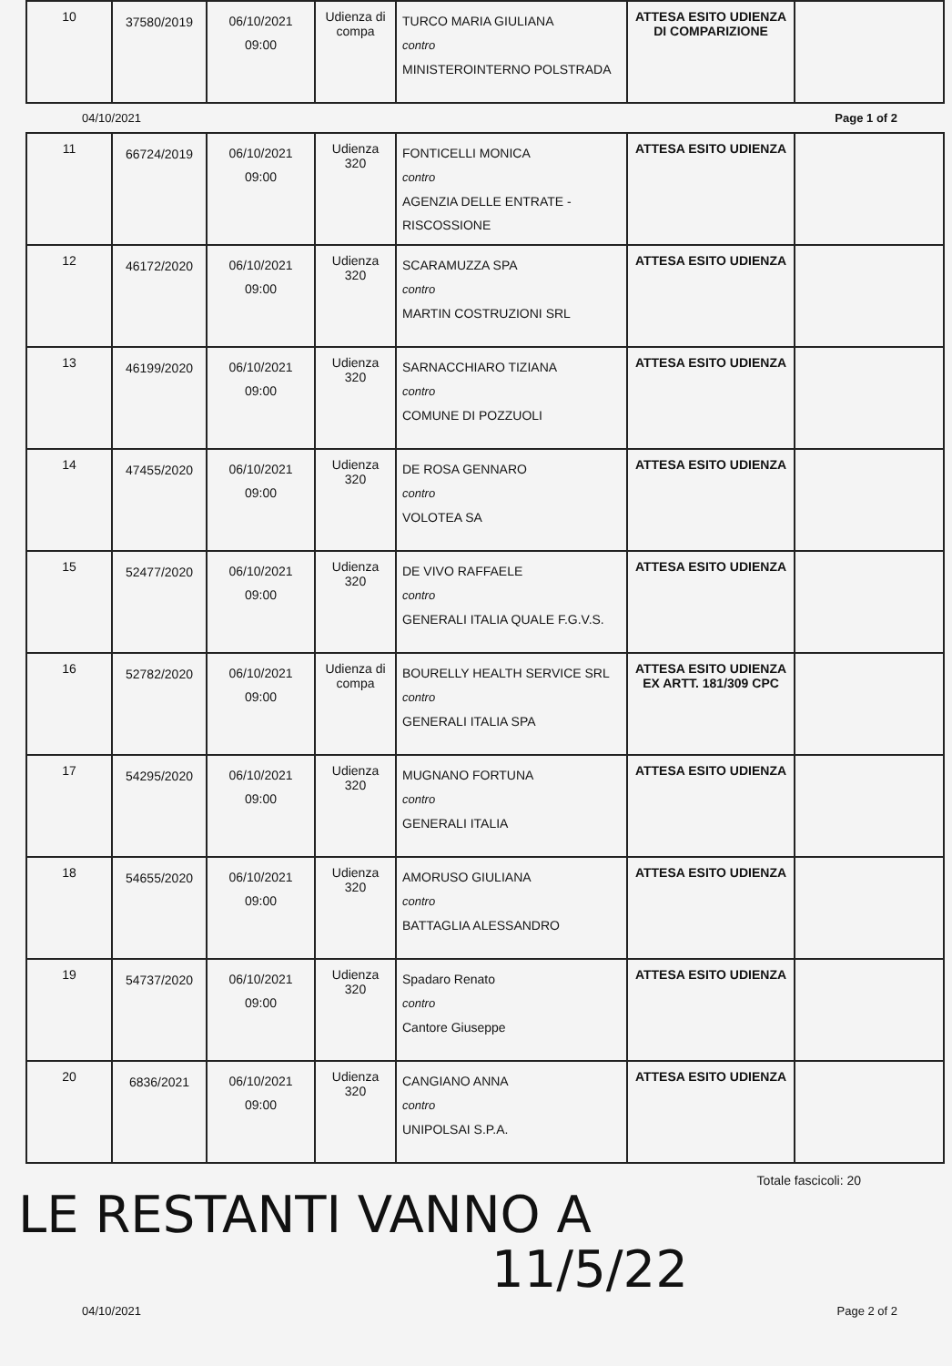| 10 | 37580/2019 | 06/10/2021 09:00 | Udienza di compa | TURCO MARIA GIULIANA contro MINISTEROINTERNO POLSTRADA | ATTESA ESITO UDIENZA DI COMPARIZIONE | |
04/10/2021 Page 1 of 2
| 11 | 66724/2019 | 06/10/2021 09:00 | Udienza 320 | FONTICELLI MONICA contro AGENZIA DELLE ENTRATE - RISCOSSIONE | ATTESA ESITO UDIENZA | |
| 12 | 46172/2020 | 06/10/2021 09:00 | Udienza 320 | SCARAMUZZA SPA contro MARTIN COSTRUZIONI SRL | ATTESA ESITO UDIENZA | |
| 13 | 46199/2020 | 06/10/2021 09:00 | Udienza 320 | SARNACCHIARO TIZIANA contro COMUNE DI POZZUOLI | ATTESA ESITO UDIENZA | |
| 14 | 47455/2020 | 06/10/2021 09:00 | Udienza 320 | DE ROSA GENNARO contro VOLOTEA SA | ATTESA ESITO UDIENZA | |
| 15 | 52477/2020 | 06/10/2021 09:00 | Udienza 320 | DE VIVO RAFFAELE contro GENERALI ITALIA QUALE F.G.V.S. | ATTESA ESITO UDIENZA | |
| 16 | 52782/2020 | 06/10/2021 09:00 | Udienza di compa | BOURELLY HEALTH SERVICE SRL contro GENERALI ITALIA SPA | ATTESA ESITO UDIENZA EX ARTT. 181/309 CPC | |
| 17 | 54295/2020 | 06/10/2021 09:00 | Udienza 320 | MUGNANO FORTUNA contro GENERALI ITALIA | ATTESA ESITO UDIENZA | |
| 18 | 54655/2020 | 06/10/2021 09:00 | Udienza 320 | AMORUSO GIULIANA contro BATTAGLIA ALESSANDRO | ATTESA ESITO UDIENZA | |
| 19 | 54737/2020 | 06/10/2021 09:00 | Udienza 320 | Spadaro Renato contro Cantore Giuseppe | ATTESA ESITO UDIENZA | |
| 20 | 6836/2021 | 06/10/2021 09:00 | Udienza 320 | CANGIANO ANNA contro UNIPOLSAI S.P.A. | ATTESA ESITO UDIENZA | |
Totale fascicoli: 20
LE RESTANTI VANNO A
11/5/22
04/10/2021 Page 2 of 2